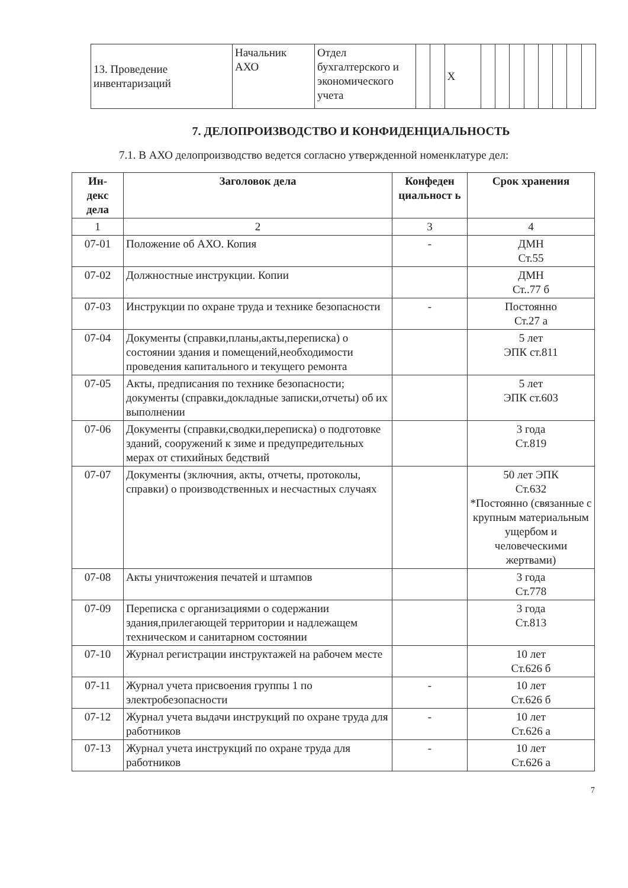| 13. Проведение инвентаризаций | Начальник АХО | Отдел бухгалтерского и экономического учета | | | Х | | | | | | | | |
7. ДЕЛОПРОИЗВОДСТВО И КОНФИДЕНЦИАЛЬНОСТЬ
7.1. В АХО делопроизводство ведется согласно утвержденной номенклатуре дел:
| Ин- декс дела | Заголовок дела | Конфеден циальност ь | Срок хранения |
| --- | --- | --- | --- |
| 1 | 2 | 3 | 4 |
| 07-01 | Положение об АХО. Копия | - | ДМН Ст.55 |
| 07-02 | Должностные инструкции. Копии | | ДМН Ст..77 б |
| 07-03 | Инструкции по охране труда и технике безопасности | - | Постоянно Ст.27 а |
| 07-04 | Документы (справки,планы,акты,переписка) о состоянии здания и помещений,необходимости проведения капитального и текущего ремонта | | 5 лет ЭПК ст.811 |
| 07-05 | Акты, предписания по технике безопасности; документы (справки,докладные записки,отчеты) об их выполнении | | 5 лет ЭПК ст.603 |
| 07-06 | Документы (справки,сводки,переписка) о подготовке зданий, сооружений к зиме и предупредительных мерах от стихийных бедствий | | 3 года Ст.819 |
| 07-07 | Документы (зключния, акты, отчеты, протоколы, справки) о производственных и несчастных случаях | | 50 лет ЭПК Ст.632 *Постоянно (связанные с крупным материальным ущербом и человеческими жертвами) |
| 07-08 | Акты уничтожения печатей и штампов | | 3 года Ст.778 |
| 07-09 | Переписка с организациями о содержании здания,прилегающей территории и надлежащем техническом и санитарном состоянии | | 3 года Ст.813 |
| 07-10 | Журнал регистрации инструктажей на рабочем месте | | 10 лет Ст.626 б |
| 07-11 | Журнал учета присвоения группы 1 по электробезопасности | - | 10 лет Ст.626 б |
| 07-12 | Журнал учета выдачи инструкций по охране труда для работников | - | 10 лет Ст.626 а |
| 07-13 | Журнал учета инструкций по охране труда для работников | - | 10 лет Ст.626 а |
7